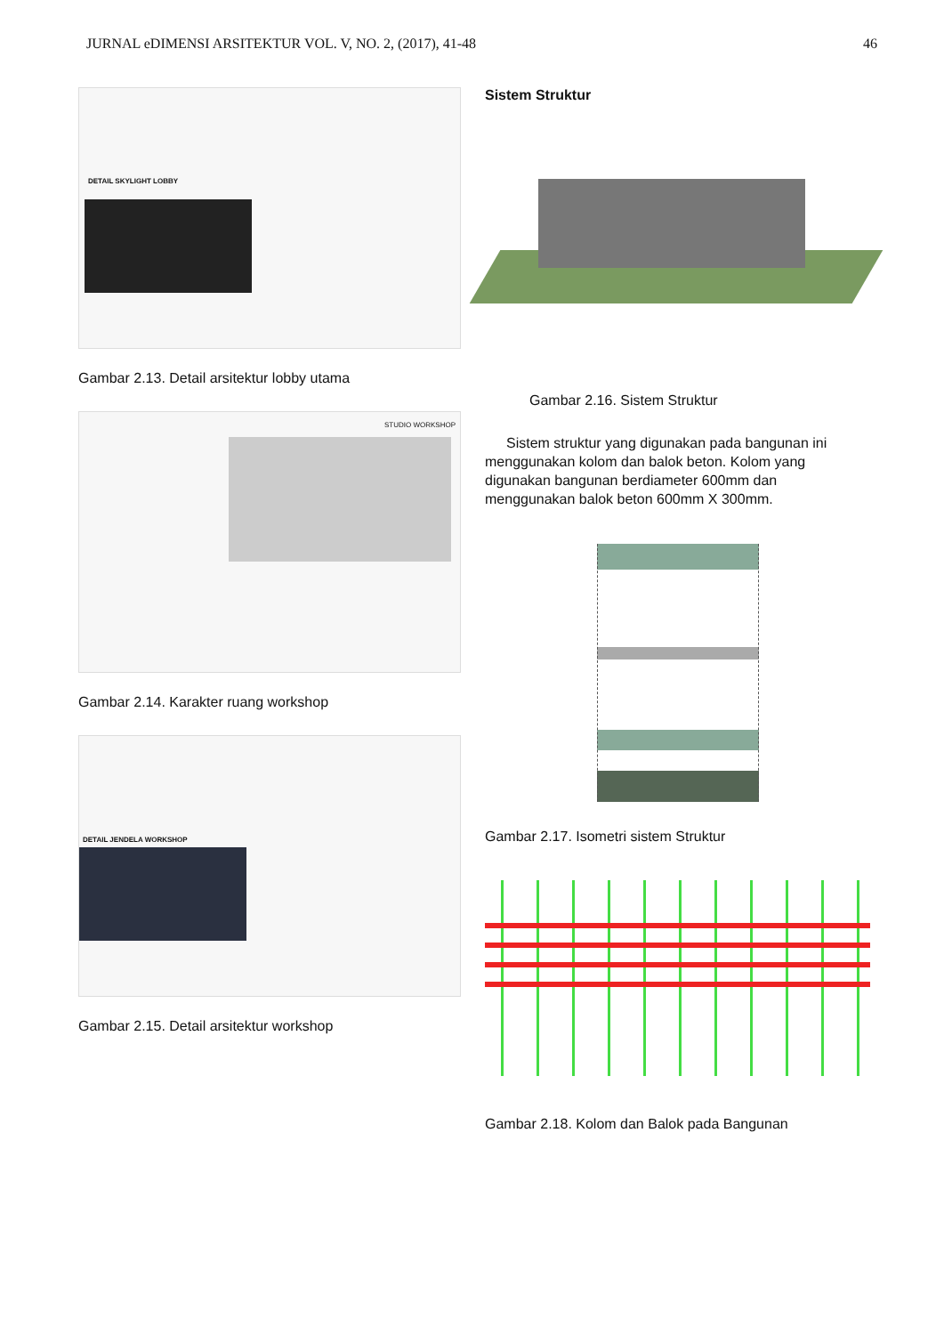JURNAL eDIMENSI ARSITEKTUR VOL. V, NO. 2, (2017), 41-48 46
DETAIL SKYLIGHT LOBBY
Gambar 2.13. Detail arsitektur lobby utama
STUDIO WORKSHOP
Gambar 2.14. Karakter ruang workshop
DETAIL JENDELA WORKSHOP
Gambar 2.15. Detail arsitektur workshop
Sistem Struktur
Gambar 2.16. Sistem Struktur
Sistem struktur yang digunakan pada bangunan ini menggunakan kolom dan balok beton. Kolom yang digunakan bangunan berdiameter 600mm dan menggunakan balok beton 600mm X 300mm.
Gambar 2.17. Isometri sistem Struktur
Gambar 2.18. Kolom dan Balok pada Bangunan